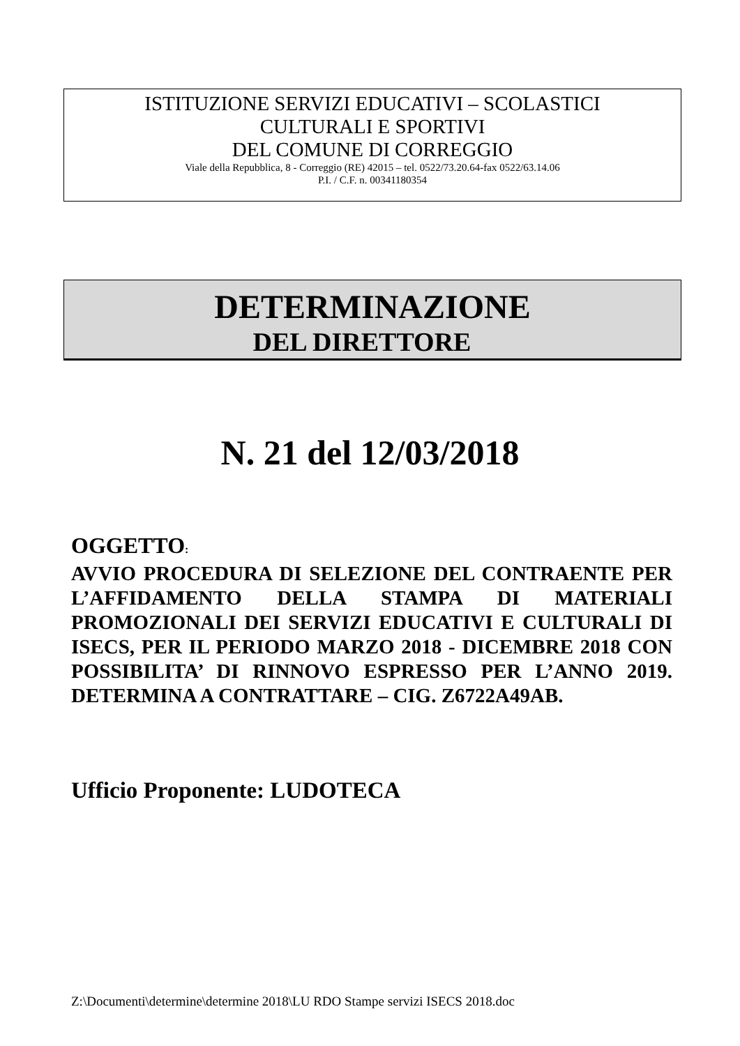ISTITUZIONE SERVIZI EDUCATIVI – SCOLASTICI
CULTURALI E SPORTIVI
DEL COMUNE DI CORREGGIO
Viale della Repubblica, 8 - Correggio (RE) 42015 – tel. 0522/73.20.64-fax 0522/63.14.06
P.I. / C.F. n. 00341180354
DETERMINAZIONE
DEL DIRETTORE
N. 21 del 12/03/2018
OGGETTO:
AVVIO PROCEDURA DI SELEZIONE DEL CONTRAENTE PER L’AFFIDAMENTO DELLA STAMPA DI MATERIALI PROMOZIONALI DEI SERVIZI EDUCATIVI E CULTURALI DI ISECS, PER IL PERIODO MARZO 2018 - DICEMBRE 2018 CON POSSIBILITA’ DI RINNOVO ESPRESSO PER L’ANNO 2019. DETERMINA A CONTRATTARE – CIG. Z6722A49AB.
Ufficio Proponente: LUDOTECA
Z:\Documenti\determine\determine 2018\LU RDO Stampe servizi ISECS 2018.doc